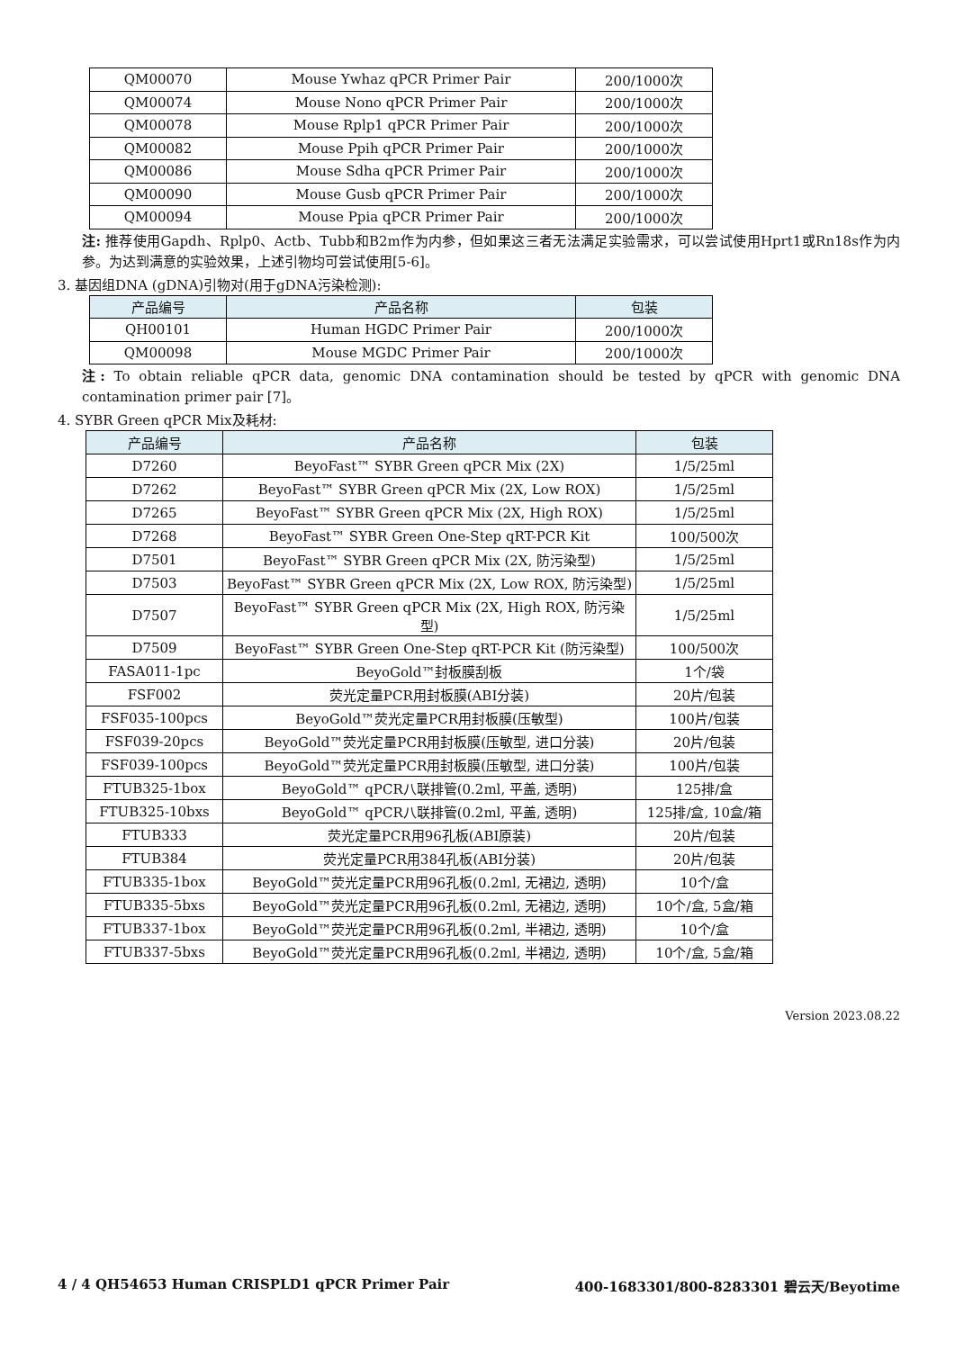| QM00070 | Mouse Ywhaz qPCR Primer Pair | 200/1000次 |
| QM00074 | Mouse Nono qPCR Primer Pair | 200/1000次 |
| QM00078 | Mouse Rplp1 qPCR Primer Pair | 200/1000次 |
| QM00082 | Mouse Ppih qPCR Primer Pair | 200/1000次 |
| QM00086 | Mouse Sdha qPCR Primer Pair | 200/1000次 |
| QM00090 | Mouse Gusb qPCR Primer Pair | 200/1000次 |
| QM00094 | Mouse Ppia qPCR Primer Pair | 200/1000次 |
注: 推荐使用Gapdh、Rplp0、Actb、Tubb和B2m作为内参，但如果这三者无法满足实验需求，可以尝试使用Hprt1或Rn18s作为内参。为达到满意的实验效果，上述引物均可尝试使用[5-6]。
3. 基因组DNA (gDNA)引物对(用于gDNA污染检测):
| 产品编号 | 产品名称 | 包装 |
| --- | --- | --- |
| QH00101 | Human HGDC Primer Pair | 200/1000次 |
| QM00098 | Mouse MGDC Primer Pair | 200/1000次 |
注: To obtain reliable qPCR data, genomic DNA contamination should be tested by qPCR with genomic DNA contamination primer pair [7]。
4. SYBR Green qPCR Mix及耗材:
| 产品编号 | 产品名称 | 包装 |
| --- | --- | --- |
| D7260 | BeyoFast™ SYBR Green qPCR Mix (2X) | 1/5/25ml |
| D7262 | BeyoFast™ SYBR Green qPCR Mix (2X, Low ROX) | 1/5/25ml |
| D7265 | BeyoFast™ SYBR Green qPCR Mix (2X, High ROX) | 1/5/25ml |
| D7268 | BeyoFast™ SYBR Green One-Step qRT-PCR Kit | 100/500次 |
| D7501 | BeyoFast™ SYBR Green qPCR Mix (2X, 防污染型) | 1/5/25ml |
| D7503 | BeyoFast™ SYBR Green qPCR Mix (2X, Low ROX, 防污染型) | 1/5/25ml |
| D7507 | BeyoFast™ SYBR Green qPCR Mix (2X, High ROX, 防污染型) | 1/5/25ml |
| D7509 | BeyoFast™ SYBR Green One-Step qRT-PCR Kit (防污染型) | 100/500次 |
| FASA011-1pc | BeyoGold™封板膜刮板 | 1个/袋 |
| FSF002 | 荧光定量PCR用封板膜(ABI分装) | 20片/包装 |
| FSF035-100pcs | BeyoGold™荧光定量PCR用封板膜(压敏型) | 100片/包装 |
| FSF039-20pcs | BeyoGold™荧光定量PCR用封板膜(压敏型, 进口分装) | 20片/包装 |
| FSF039-100pcs | BeyoGold™荧光定量PCR用封板膜(压敏型, 进口分装) | 100片/包装 |
| FTUB325-1box | BeyoGold™ qPCR八联排管(0.2ml, 平盖, 透明) | 125排/盒 |
| FTUB325-10bxs | BeyoGold™ qPCR八联排管(0.2ml, 平盖, 透明) | 125排/盒, 10盒/箱 |
| FTUB333 | 荧光定量PCR用96孔板(ABI原装) | 20片/包装 |
| FTUB384 | 荧光定量PCR用384孔板(ABI分装) | 20片/包装 |
| FTUB335-1box | BeyoGold™荧光定量PCR用96孔板(0.2ml, 无裙边, 透明) | 10个/盒 |
| FTUB335-5bxs | BeyoGold™荧光定量PCR用96孔板(0.2ml, 无裙边, 透明) | 10个/盒, 5盒/箱 |
| FTUB337-1box | BeyoGold™荧光定量PCR用96孔板(0.2ml, 半裙边, 透明) | 10个/盒 |
| FTUB337-5bxs | BeyoGold™荧光定量PCR用96孔板(0.2ml, 半裙边, 透明) | 10个/盒, 5盒/箱 |
Version 2023.08.22
4 / 4 QH54653 Human CRISPLD1 qPCR Primer Pair 400-1683301/800-8283301 碧云天/Beyotime